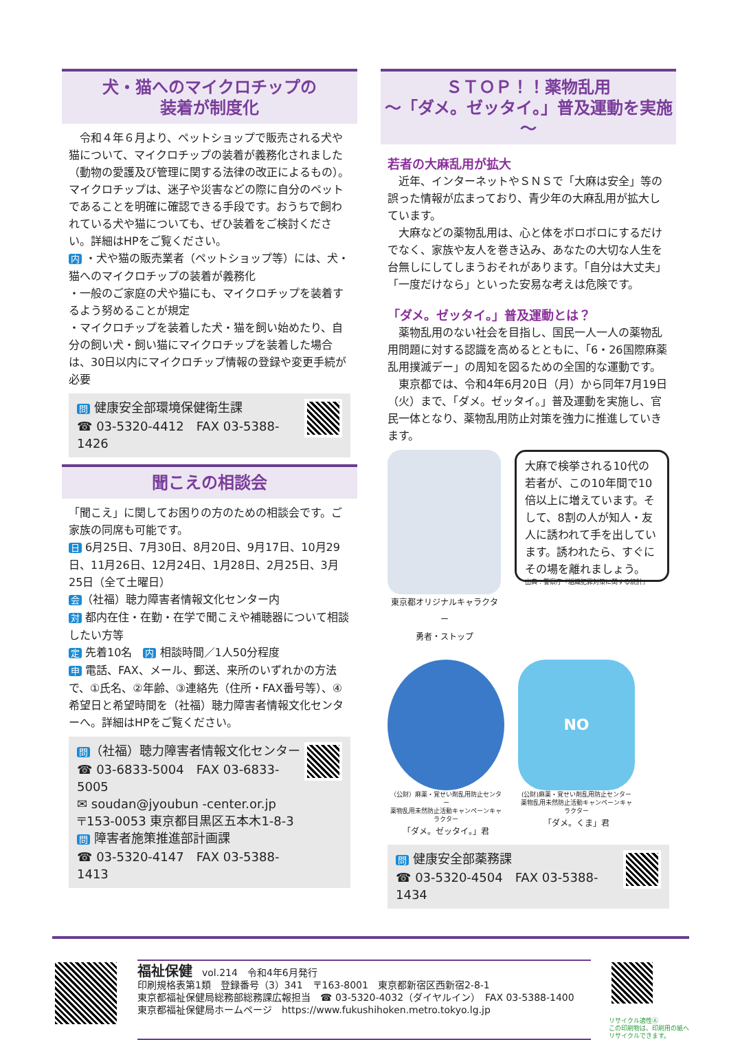犬・猫へのマイクロチップの
装着が制度化
　令和４年６月より、ペットショップで販売される犬や猫について、マイクロチップの装着が義務化されました（動物の愛護及び管理に関する法律の改正によるもの）。マイクロチップは、迷子や災害などの際に自分のペットであることを明確に確認できる手段です。おうちで飼われている犬や猫についても、ぜひ装着をご検討ください。詳細はHPをご覧ください。
内 ・犬や猫の販売業者（ペットショップ等）には、犬・猫へのマイクロチップの装着が義務化
・一般のご家庭の犬や猫にも、マイクロチップを装着するよう努めることが規定
・マイクロチップを装着した犬・猫を飼い始めたり、自分の飼い犬・飼い猫にマイクロチップを装着した場合は、30日以内にマイクロチップ情報の登録や変更手続が必要
問 健康安全部環境保健衛生課
☎ 03-5320-4412　FAX 03-5388-1426
聞こえの相談会
「聞こえ」に関してお困りの方のための相談会です。ご家族の同席も可能です。
日 6月25日、7月30日、8月20日、9月17日、10月29日、11月26日、12月24日、1月28日、2月25日、3月25日（全て土曜日）
会 （社福）聴力障害者情報文化センター内
対 都内在住・在勤・在学で聞こえや補聴器について相談したい方等
定 先着10名　内 相談時間／1人50分程度
申 電話、FAX、メール、郵送、来所のいずれかの方法で、①氏名、②年齢、③連絡先（住所・FAX番号等）、④希望日と希望時間を（社福）聴力障害者情報文化センターへ。詳細はHPをご覧ください。
問 （社福）聴力障害者情報文化センター
☎ 03-6833-5004　FAX 03-6833-5005
✉ soudan@jyoubun -center.or.jp
〒153-0053 東京都目黒区五本木1-8-3
問 障害者施策推進部計画課
☎ 03-5320-4147　FAX 03-5388-1413
ＳＴＯＰ！！薬物乱用
～「ダメ。ゼッタイ。」普及運動を実施～
若者の大麻乱用が拡大
　近年、インターネットやＳＮＳで「大麻は安全」等の誤った情報が広まっており、青少年の大麻乱用が拡大しています。
　大麻などの薬物乱用は、心と体をボロボロにするだけでなく、家族や友人を巻き込み、あなたの大切な人生を台無しにしてしまうおそれがあります。「自分は大丈夫」「一度だけなら」といった安易な考えは危険です。
「ダメ。ゼッタイ。」普及運動とは？
　薬物乱用のない社会を目指し、国民一人一人の薬物乱用問題に対する認識を高めるとともに、「6・26国際麻薬乱用撲滅デー」の周知を図るための全国的な運動です。
　東京都では、令和4年6月20日（月）から同年7月19日（火）まで、「ダメ。ゼッタイ。」普及運動を実施し、官民一体となり、薬物乱用防止対策を強力に推進していきます。
東京都オリジナルキャラクター
勇者・ストップ
大麻で検挙される10代の若者が、この10年間で10倍以上に増えています。そして、8割の人が知人・友人に誘われて手を出しています。誘われたら、すぐにその場を離れましょう。
出典：警察庁『組織犯罪対策に関する統計』
（公財）麻薬・覚せい剤乱用防止センター
薬物乱用未然防止活動キャンペーンキャラクター
「ダメ。ゼッタイ。」君
NO
(公財)麻薬・覚せい剤乱用防止センター
薬物乱用未然防止活動キャンペーンキャラクター
「ダメ。くま」君
問 健康安全部薬務課
☎ 03-5320-4504　FAX 03-5388-1434
福祉保健　vol.214　令和4年6月発行
印刷規格表第1類　登録番号（3）341　〒163-8001　東京都新宿区西新宿2-8-1
東京都福祉保健局総務部総務課広報担当　☎ 03-5320-4032（ダイヤルイン）　FAX 03-5388-1400
東京都福祉保健局ホームページ　https://www.fukushihoken.metro.tokyo.lg.jp
リサイクル適性Ⓐ
この印刷物は、印刷用の紙へ
リサイクルできます。